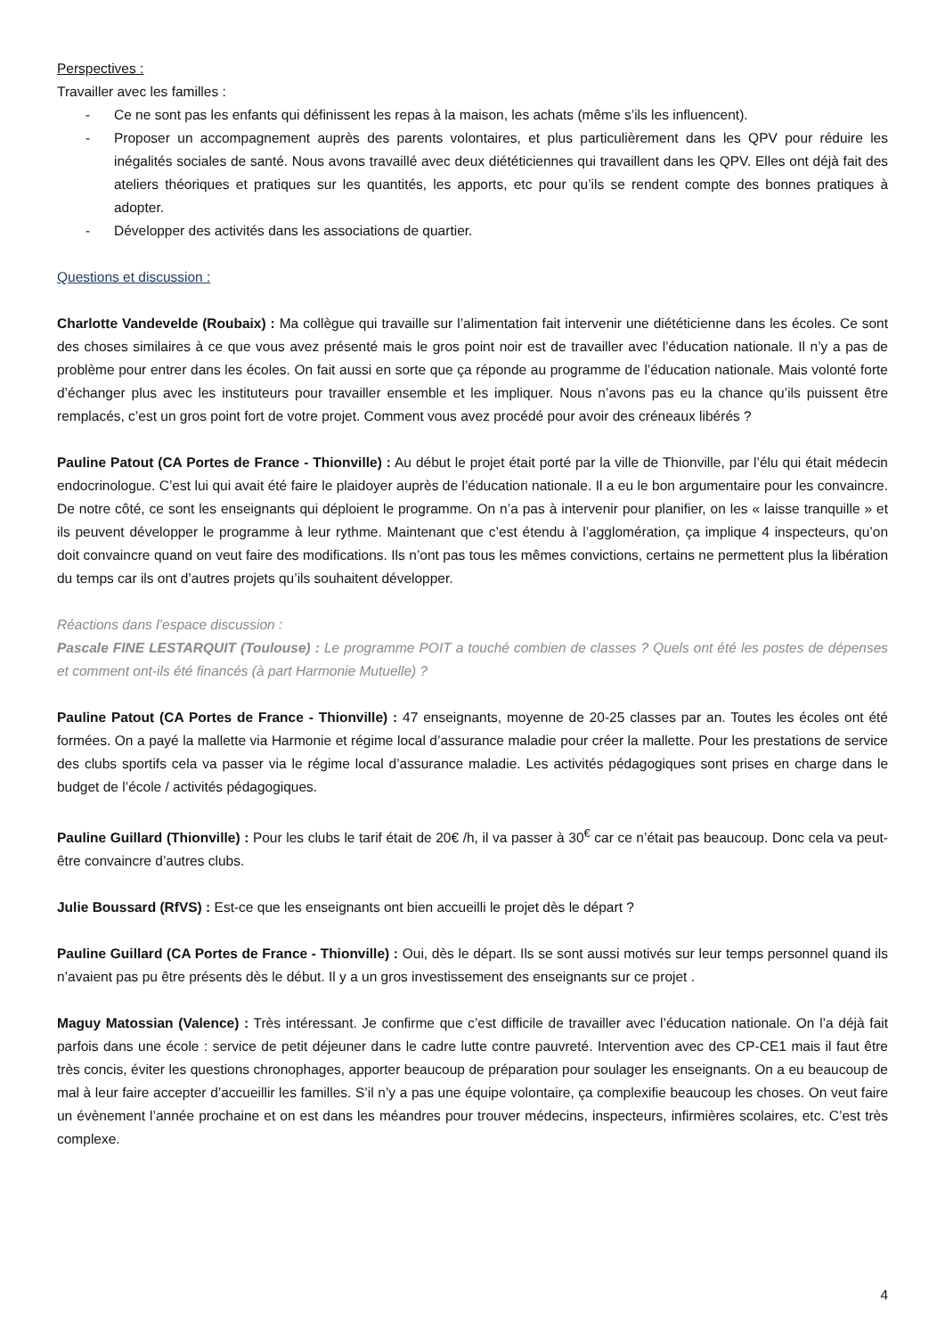Perspectives :
Travailler avec les familles :
- Ce ne sont pas les enfants qui définissent les repas à la maison, les achats (même s’ils les influencent).
- Proposer un accompagnement auprès des parents volontaires, et plus particulièrement dans les QPV pour réduire les inégalités sociales de santé. Nous avons travaillé avec deux diététiciennes qui travaillent dans les QPV. Elles ont déjà fait des ateliers théoriques et pratiques sur les quantités, les apports, etc pour qu’ils se rendent compte des bonnes pratiques à adopter.
- Développer des activités dans les associations de quartier.
Questions et discussion :
Charlotte Vandevelde (Roubaix) : Ma collègue qui travaille sur l’alimentation fait intervenir une diététicienne dans les écoles. Ce sont des choses similaires à ce que vous avez présenté mais le gros point noir est de travailler avec l’éducation nationale. Il n’y a pas de problème pour entrer dans les écoles. On fait aussi en sorte que ça réponde au programme de l’éducation nationale. Mais volonté forte d’échanger plus avec les instituteurs pour travailler ensemble et les impliquer. Nous n’avons pas eu la chance qu’ils puissent être remplacés, c’est un gros point fort de votre projet. Comment vous avez procédé pour avoir des créneaux libérés ?
Pauline Patout (CA Portes de France - Thionville) : Au début le projet était porté par la ville de Thionville, par l’élu qui était médecin endocrinologue. C’est lui qui avait été faire le plaidoyer auprès de l’éducation nationale. Il a eu le bon argumentaire pour les convaincre. De notre côté, ce sont les enseignants qui déploient le programme. On n’a pas à intervenir pour planifier, on les « laisse tranquille » et ils peuvent développer le programme à leur rythme. Maintenant que c’est étendu à l’agglomération, ça implique 4 inspecteurs, qu’on doit convaincre quand on veut faire des modifications. Ils n’ont pas tous les mêmes convictions, certains ne permettent plus la libération du temps car ils ont d’autres projets qu’ils souhaitent développer.
Réactions dans l’espace discussion :
Pascale FINE LESTARQUIT (Toulouse) : Le programme POIT a touché combien de classes ? Quels ont été les postes de dépenses et comment ont-ils été financés (à part Harmonie Mutuelle) ?
Pauline Patout (CA Portes de France - Thionville) : 47 enseignants, moyenne de 20-25 classes par an. Toutes les écoles ont été formées. On a payé la mallette via Harmonie et régime local d’assurance maladie pour créer la mallette. Pour les prestations de service des clubs sportifs cela va passer via le régime local d’assurance maladie. Les activités pédagogiques sont prises en charge dans le budget de l’école / activités pédagogiques.
Pauline Guillard (Thionville) : Pour les clubs le tarif était de 20€ /h, il va passer à 30<sup>€</sup> car ce n’était pas beaucoup. Donc cela va peut-être convaincre d’autres clubs.
Julie Boussard (RfVS) : Est-ce que les enseignants ont bien accueilli le projet dès le départ ?
Pauline Guillard (CA Portes de France - Thionville) : Oui, dès le départ. Ils se sont aussi motivés sur leur temps personnel quand ils n’avaient pas pu être présents dès le début. Il y a un gros investissement des enseignants sur ce projet .
Maguy Matossian (Valence) : Très intéressant. Je confirme que c’est difficile de travailler avec l’éducation nationale. On l’a déjà fait parfois dans une école : service de petit déjeuner dans le cadre lutte contre pauvreté. Intervention avec des CP-CE1 mais il faut être très concis, éviter les questions chronophages, apporter beaucoup de préparation pour soulager les enseignants. On a eu beaucoup de mal à leur faire accepter d’accueillir les familles. S’il n’y a pas une équipe volontaire, ça complexifie beaucoup les choses. On veut faire un évènement l’année prochaine et on est dans les méandres pour trouver médecins, inspecteurs, infirmières scolaires, etc. C’est très complexe.
4